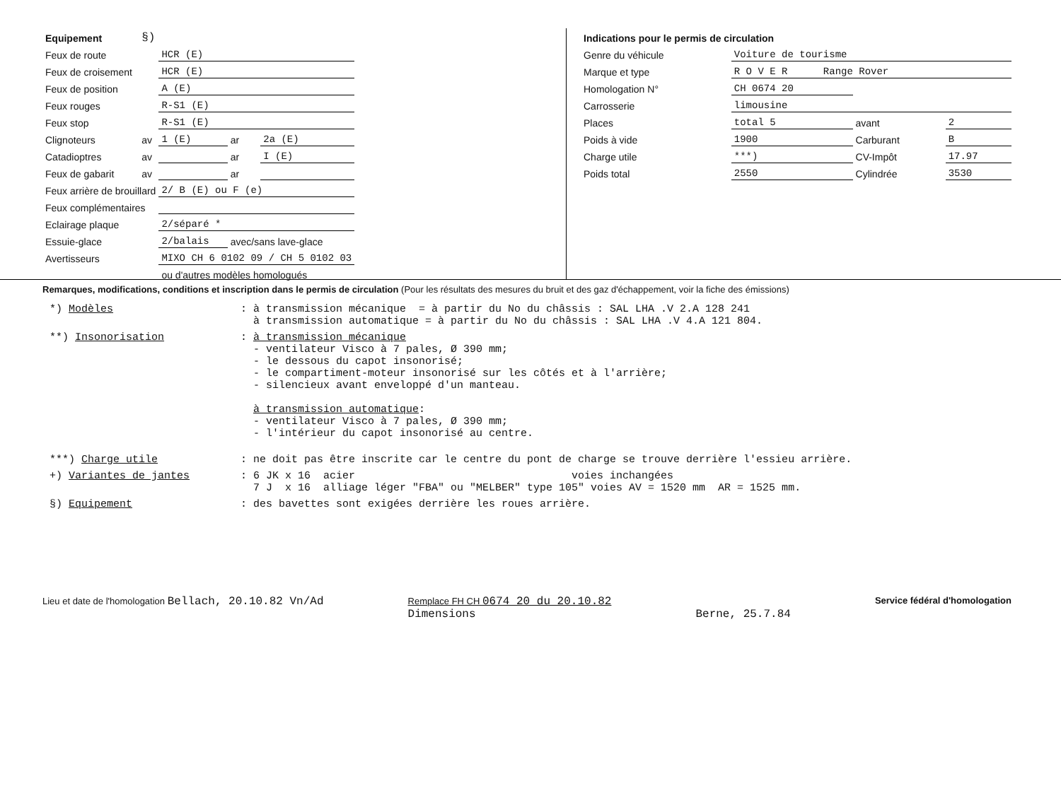| Equipement | §) | | | |
| Feux de route | | HCR (E) | | |
| Feux de croisement | | HCR (E) | | |
| Feux de position | | A (E) | | |
| Feux rouges | | R-S1 (E) | | |
| Feux stop | | R-S1 (E) | | |
| Clignoteurs | av | 1 (E) | ar | 2a (E) |
| Catadioptres | av | | ar | I (E) |
| Feux de gabarit | av | | ar | |
| Feux arrière de brouillard | | 2/ B (E) ou F (e) | | |
| Feux complémentaires | | | | |
| Eclairage plaque | | 2/séparé * | | |
| Essuie-glace | | 2/balais | avec/sans lave-glace | |
| Avertisseurs | | MIXO CH 6 0102 09 / CH 5 0102 03 | | |
| | | ou d'autres modèles homologués | | |
| Indications pour le permis de circulation | | | |
| Genre du véhicule | Voiture de tourisme | | |
| Marque et type | R O V E R Range Rover | | |
| Homologation N° | CH 0674 20 | | |
| Carrosserie | limousine | | |
| Places | total 5 | avant | 2 |
| Poids à vide | 1900 | Carburant | B |
| Charge utile | ***) | CV-Impôt | 17.97 |
| Poids total | 2550 | Cylindrée | 3530 |
Remarques, modifications, conditions et inscription dans le permis de circulation (Pour les résultats des mesures du bruit et des gaz d'échappement, voir la fiche des émissions)
*) Modèles : à transmission mécanique = à partir du No du châssis : SAL LHA .V 2.A 128 241
à transmission automatique = à partir du No du châssis : SAL LHA .V 4.A 121 804.
**) Insonorisation : à transmission mécanique
- ventilateur Visco à 7 pales, Ø 390 mm;
- le dessous du capot insonorisé;
- le compartiment-moteur insonorisé sur les côtés et à l'arrière;
- silencieux avant enveloppé d'un manteau.
à transmission automatique:
- ventilateur Visco à 7 pales, Ø 390 mm;
- l'intérieur du capot insonorisé au centre.
***) Charge utile : ne doit pas être inscrite car le centre du pont de charge se trouve derrière l'essieu arrière.
+) Variantes de jantes : 6 JK x 16 acier voies inchangées
7 J x 16 alliage léger "FBA" ou "MELBER" type 105" voies AV = 1520 mm AR = 1525 mm.
§) Equipement : des bavettes sont exigées derrière les roues arrière.
Lieu et date de l'homologation Bellach, 20.10.82 Vn/Ad
Remplace FH CH 0674 20 du 20.10.82
Dimensions
Berne, 25.7.84
Service fédéral d'homologation